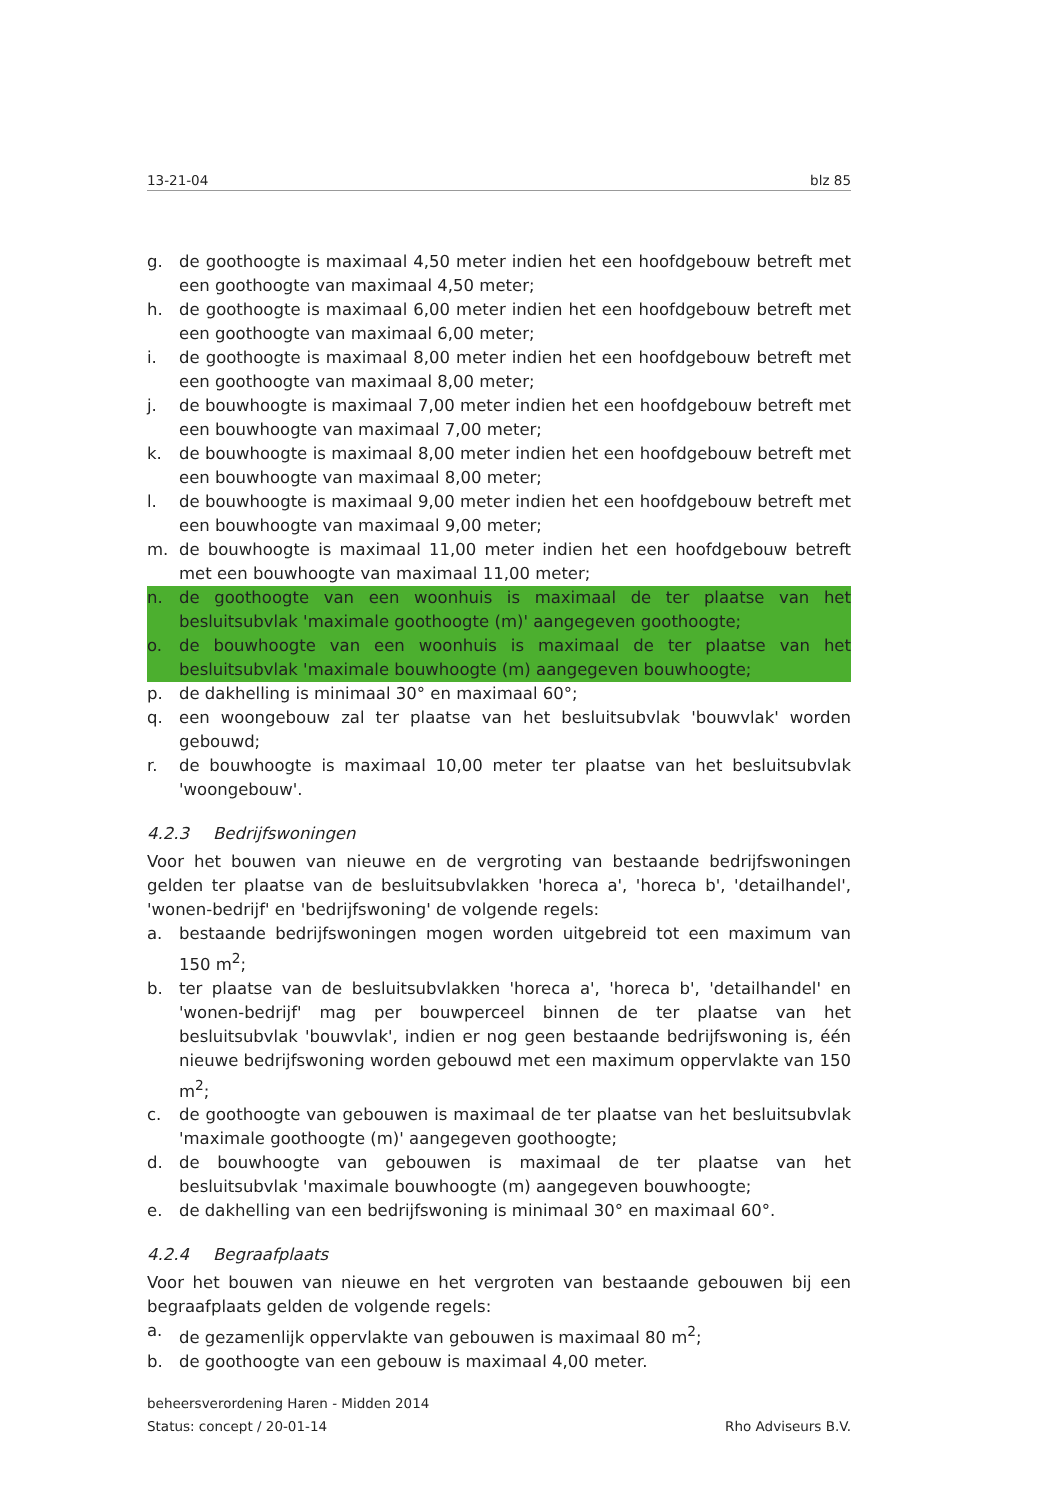13-21-04 blz 85
g. de goothoogte is maximaal 4,50 meter indien het een hoofdgebouw betreft met een goothoogte van maximaal 4,50 meter;
h. de goothoogte is maximaal 6,00 meter indien het een hoofdgebouw betreft met een goothoogte van maximaal 6,00 meter;
i. de goothoogte is maximaal 8,00 meter indien het een hoofdgebouw betreft met een goothoogte van maximaal 8,00 meter;
j. de bouwhoogte is maximaal 7,00 meter indien het een hoofdgebouw betreft met een bouwhoogte van maximaal 7,00 meter;
k. de bouwhoogte is maximaal 8,00 meter indien het een hoofdgebouw betreft met een bouwhoogte van maximaal 8,00 meter;
l. de bouwhoogte is maximaal 9,00 meter indien het een hoofdgebouw betreft met een bouwhoogte van maximaal 9,00 meter;
m. de bouwhoogte is maximaal 11,00 meter indien het een hoofdgebouw betreft met een bouwhoogte van maximaal 11,00 meter;
n. de goothoogte van een woonhuis is maximaal de ter plaatse van het besluitsubvlak 'maximale goothoogte (m)' aangegeven goothoogte;
o. de bouwhoogte van een woonhuis is maximaal de ter plaatse van het besluitsubvlak 'maximale bouwhoogte (m) aangegeven bouwhoogte;
p. de dakhelling is minimaal 30° en maximaal 60°;
q. een woongebouw zal ter plaatse van het besluitsubvlak 'bouwvlak' worden gebouwd;
r. de bouwhoogte is maximaal 10,00 meter ter plaatse van het besluitsubvlak 'woongebouw'.
4.2.3 Bedrijfswoningen
Voor het bouwen van nieuwe en de vergroting van bestaande bedrijfswoningen gelden ter plaatse van de besluitsubvlakken 'horeca a', 'horeca b', 'detailhandel', 'wonen-bedrijf' en 'bedrijfswoning' de volgende regels:
a. bestaande bedrijfswoningen mogen worden uitgebreid tot een maximum van 150 m<sup>2</sup>;
b. ter plaatse van de besluitsubvlakken 'horeca a', 'horeca b', 'detailhandel' en 'wonen-bedrijf' mag per bouwperceel binnen de ter plaatse van het besluitsubvlak 'bouwvlak', indien er nog geen bestaande bedrijfswoning is, één nieuwe bedrijfswoning worden gebouwd met een maximum oppervlakte van 150 m<sup>2</sup>;
c. de goothoogte van gebouwen is maximaal de ter plaatse van het besluitsubvlak 'maximale goothoogte (m)' aangegeven goothoogte;
d. de bouwhoogte van gebouwen is maximaal de ter plaatse van het besluitsubvlak 'maximale bouwhoogte (m) aangegeven bouwhoogte;
e. de dakhelling van een bedrijfswoning is minimaal 30° en maximaal 60°.
4.2.4 Begraafplaats
Voor het bouwen van nieuwe en het vergroten van bestaande gebouwen bij een begraafplaats gelden de volgende regels:
a. de gezamenlijk oppervlakte van gebouwen is maximaal 80 m<sup>2</sup>;
b. de goothoogte van een gebouw is maximaal 4,00 meter.
beheersverordening Haren - Midden 2014
Status: concept / 20-01-14
Rho Adviseurs B.V.